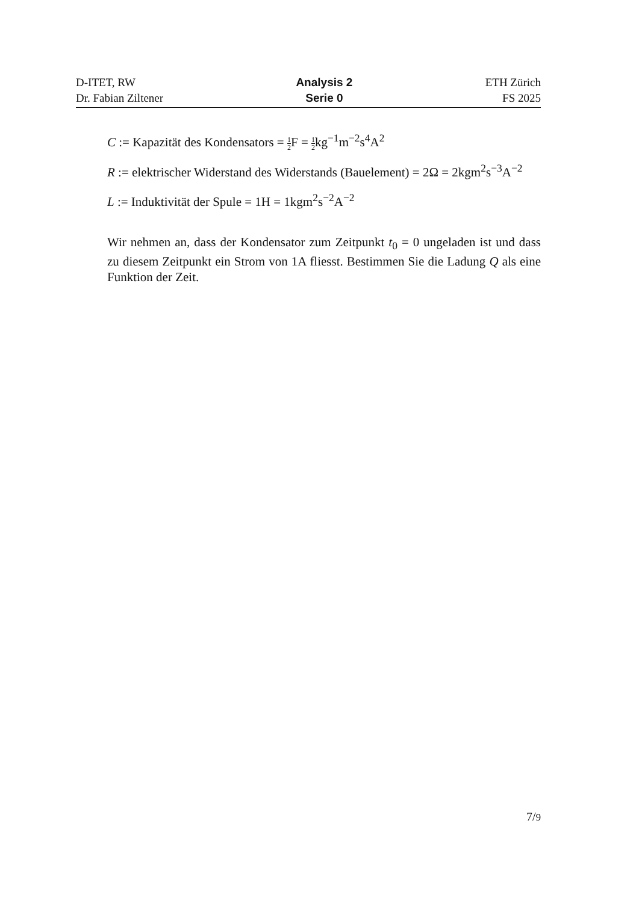D-ITET, RW
Dr. Fabian Ziltener
Analysis 2
Serie 0
ETH Zürich
FS 2025
C := Kapazität des Kondensators = 1 2 F = 1 2kg<sup>−1</sup>m<sup>−2</sup>s<sup>4</sup>A<sup>2</sup>
R := elektrischer Widerstand des Widerstands (Bauelement) = 2Ω = 2kgm<sup>2</sup>s<sup>−3</sup>A<sup>−2</sup>
L := Induktivität der Spule = 1H = 1kgm<sup>2</sup>s<sup>−2</sup>A<sup>−2</sup>
Wir nehmen an, dass der Kondensator zum Zeitpunkt t<sub>0</sub> = 0 ungeladen ist und dass zu diesem Zeitpunkt ein Strom von 1A fliesst. Bestimmen Sie die Ladung Q als eine Funktion der Zeit.
7/9